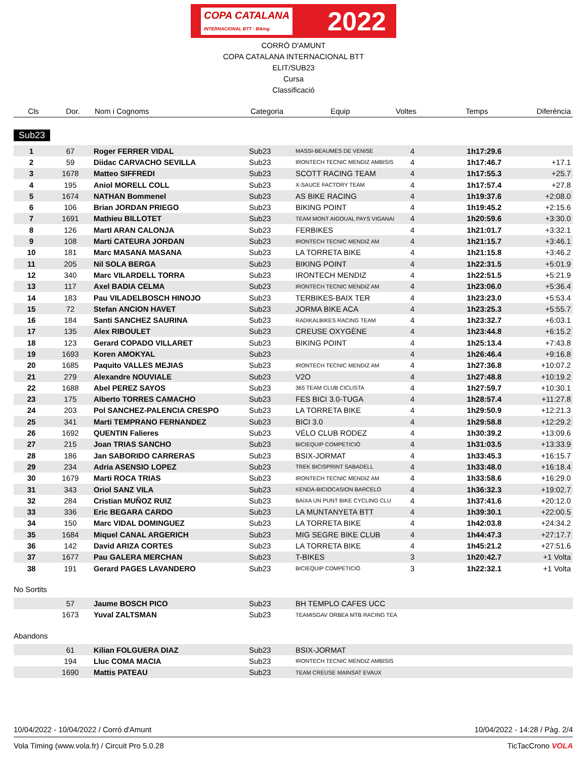COPA CATALANA
INTERNACIONAL BTT · Biking 2022
CORRÓ D'AMUNT
COPA CATALANA INTERNACIONAL BTT
ELIT/SUB23
Cursa
Classificació
| Cls | Dor. | Nom i Cognoms | Categoria | Equip | Voltes | Temps | Diferència |
| --- | --- | --- | --- | --- | --- | --- | --- |
Sub23
| 1 | 67 | Roger FERRER VIDAL | Sub23 | MASSI-BEAUMES DE VENISE | 4 | 1h17:29.6 | |
| 2 | 59 | Diidac CARVACHO SEVILLA | Sub23 | IRONTECH TECNIC MENDIZ AMBISIS | 4 | 1h17:46.7 | +17.1 |
| 3 | 1678 | Matteo SIFFREDI | Sub23 | SCOTT RACING TEAM | 4 | 1h17:55.3 | +25.7 |
| 4 | 195 | Aniol MORELL COLL | Sub23 | X-SAUCE FACTORY TEAM | 4 | 1h17:57.4 | +27.8 |
| 5 | 1674 | NATHAN Bommenel | Sub23 | AS BIKE RACING | 4 | 1h19:37.6 | +2:08.0 |
| 6 | 106 | Brian JORDAN PRIEGO | Sub23 | BIKING POINT | 4 | 1h19:45.2 | +2:15.6 |
| 7 | 1691 | Mathieu BILLOTET | Sub23 | TEAM MONT AIGOUAL PAYS VIGANAI | 4 | 1h20:59.6 | +3:30.0 |
| 8 | 126 | MartI ARAN CALONJA | Sub23 | FERBIKES | 4 | 1h21:01.7 | +3:32.1 |
| 9 | 108 | Marti CATEURA JORDAN | Sub23 | IRONTECH TECNIC MENDIZ AM | 4 | 1h21:15.7 | +3:46.1 |
| 10 | 181 | Marc MASANA MASANA | Sub23 | LA TORRETA BIKE | 4 | 1h21:15.8 | +3:46.2 |
| 11 | 205 | Nil SOLA BERGA | Sub23 | BIKING POINT | 4 | 1h22:31.5 | +5:01.9 |
| 12 | 340 | Marc VILARDELL TORRA | Sub23 | IRONTECH MENDIZ | 4 | 1h22:51.5 | +5:21.9 |
| 13 | 117 | Axel BADIA CELMA | Sub23 | IRONTECH TECNIC MENDIZ AM | 4 | 1h23:06.0 | +5:36.4 |
| 14 | 183 | Pau VILADELBOSCH HINOJO | Sub23 | TERBIKES-BAIX TER | 4 | 1h23:23.0 | +5:53.4 |
| 15 | 72 | Stefan ANCION HAVET | Sub23 | JORMA BIKE ACA | 4 | 1h23:25.3 | +5:55.7 |
| 16 | 184 | Santi SANCHEZ SAURINA | Sub23 | RADIKALBIKES RACING TEAM | 4 | 1h23:32.7 | +6:03.1 |
| 17 | 135 | Alex RIBOULET | Sub23 | CREUSE OXYGÈNE | 4 | 1h23:44.8 | +6:15.2 |
| 18 | 123 | Gerard COPADO VILLARET | Sub23 | BIKING POINT | 4 | 1h25:13.4 | +7:43.8 |
| 19 | 1693 | Koren AMOKYAL | Sub23 | | 4 | 1h26:46.4 | +9:16.8 |
| 20 | 1685 | Paquito VALLES MEJIAS | Sub23 | IRONTECH TECNIC MENDIZ AM | 4 | 1h27:36.8 | +10:07.2 |
| 21 | 279 | Alexandre NOUVIALE | Sub23 | V2O | 4 | 1h27:48.8 | +10:19.2 |
| 22 | 1688 | Abel PEREZ SAYOS | Sub23 | 365 TEAM CLUB CICLISTA | 4 | 1h27:59.7 | +10:30.1 |
| 23 | 175 | Alberto TORRES CAMACHO | Sub23 | FES BICI 3.0-TUGA | 4 | 1h28:57.4 | +11:27.8 |
| 24 | 203 | Pol SANCHEZ-PALENCIA CRESPO | Sub23 | LA TORRETA BIKE | 4 | 1h29:50.9 | +12:21.3 |
| 25 | 341 | Marti TEMPRANO FERNANDEZ | Sub23 | BICI 3.0 | 4 | 1h29:58.8 | +12:29.2 |
| 26 | 1692 | QUENTIN Falieres | Sub23 | VÉLO CLUB RODEZ | 4 | 1h30:39.2 | +13:09.6 |
| 27 | 215 | Joan TRIAS SANCHO | Sub23 | BICIEQUIP COMPETICIÓ | 4 | 1h31:03.5 | +13:33.9 |
| 28 | 186 | Jan SABORIDO CARRERAS | Sub23 | BSIX-JORMAT | 4 | 1h33:45.3 | +16:15.7 |
| 29 | 234 | Adria ASENSIO LOPEZ | Sub23 | TREK BICISPRINT SABADELL | 4 | 1h33:48.0 | +16:18.4 |
| 30 | 1679 | Marti ROCA TRIAS | Sub23 | IRONTECH TECNIC MENDIZ AM | 4 | 1h33:58.6 | +16:29.0 |
| 31 | 343 | Oriol SANZ VILA | Sub23 | KENDA-BICIOCASION BARCELO | 4 | 1h36:32.3 | +19:02.7 |
| 32 | 284 | Cristian MUÑOZ RUIZ | Sub23 | BAIXA UN PUNT BIKE CYCLING CLU | 4 | 1h37:41.6 | +20:12.0 |
| 33 | 336 | Eric BEGARA CARDO | Sub23 | LA MUNTANYETA BTT | 4 | 1h39:30.1 | +22:00.5 |
| 34 | 150 | Marc VIDAL DOMINGUEZ | Sub23 | LA TORRETA BIKE | 4 | 1h42:03.8 | +24:34.2 |
| 35 | 1684 | Miquel CANAL ARGERICH | Sub23 | MIG SEGRE BIKE CLUB | 4 | 1h44:47.3 | +27:17.7 |
| 36 | 142 | David ARIZA CORTES | Sub23 | LA TORRETA BIKE | 4 | 1h45:21.2 | +27:51.6 |
| 37 | 1677 | Pau GALERA MERCHAN | Sub23 | T-BIKES | 3 | 1h20:42.7 | +1 Volta |
| 38 | 191 | Gerard PAGES LAVANDERO | Sub23 | BICIEQUIP COMPETICIÓ | 3 | 1h22:32.1 | +1 Volta |
No Sortits
| | 57 | Jaume BOSCH PICO | Sub23 | BH TEMPLO CAFES UCC |
| | 1673 | Yuval ZALTSMAN | Sub23 | TEAMISGAV ORBEA MTB RACING TEA |
Abandons
| | 61 | Kilian FOLGUERA DIAZ | Sub23 | BSIX-JORMAT |
| | 194 | Lluc COMA MACIA | Sub23 | IRONTECH TECNIC MENDIZ AMBISIS |
| | 1690 | Mattis PATEAU | Sub23 | TEAM CREUSE MAINSAT EVAUX |
10/04/2022 - 10/04/2022 / Corró d'Amunt 10/04/2022 - 14:28 / Pàg. 2/4
Vola Timing (www.vola.fr) / Circuit Pro 5.0.28 TicTacCrono VOLA